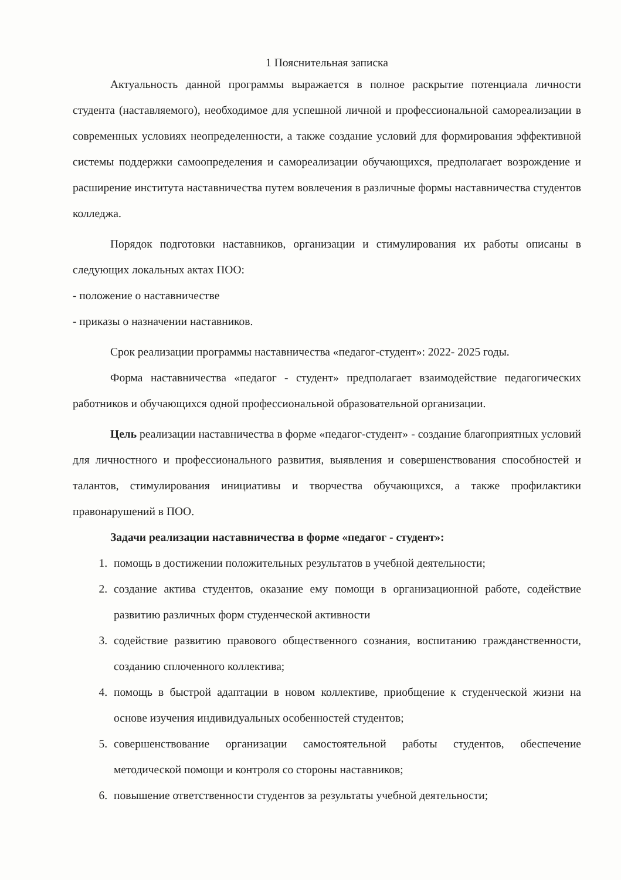1 Пояснительная записка
Актуальность данной программы выражается в полное раскрытие потенциала личности студента (наставляемого), необходимое для успешной личной и профессиональной самореализации в современных условиях неопределенности, а также создание условий для формирования эффективной системы поддержки самоопределения и самореализации обучающихся, предполагает возрождение и расширение института наставничества путем вовлечения в различные формы наставничества студентов колледжа.
Порядок подготовки наставников, организации и стимулирования их работы описаны в следующих локальных актах ПОО:
- положение о наставничестве
- приказы о назначении наставников.
Срок реализации программы наставничества «педагог-студент»: 2022- 2025 годы.
Форма наставничества «педагог - студент» предполагает взаимодействие педагогических работников и обучающихся одной профессиональной образовательной организации.
Цель реализации наставничества в форме «педагог-студент» - создание благоприятных условий для личностного и профессионального развития, выявления и совершенствования способностей и талантов, стимулирования инициативы и творчества обучающихся, а также профилактики правонарушений в ПОО.
Задачи реализации наставничества в форме «педагог - студент»:
1. помощь в достижении положительных результатов в учебной деятельности;
2. создание актива студентов, оказание ему помощи в организационной работе, содействие развитию различных форм студенческой активности
3. содействие развитию правового общественного сознания, воспитанию гражданственности, созданию сплоченного коллектива;
4. помощь в быстрой адаптации в новом коллективе, приобщение к студенческой жизни на основе изучения индивидуальных особенностей студентов;
5. совершенствование организации самостоятельной работы студентов, обеспечение методической помощи и контроля со стороны наставников;
6. повышение ответственности студентов за результаты учебной деятельности;